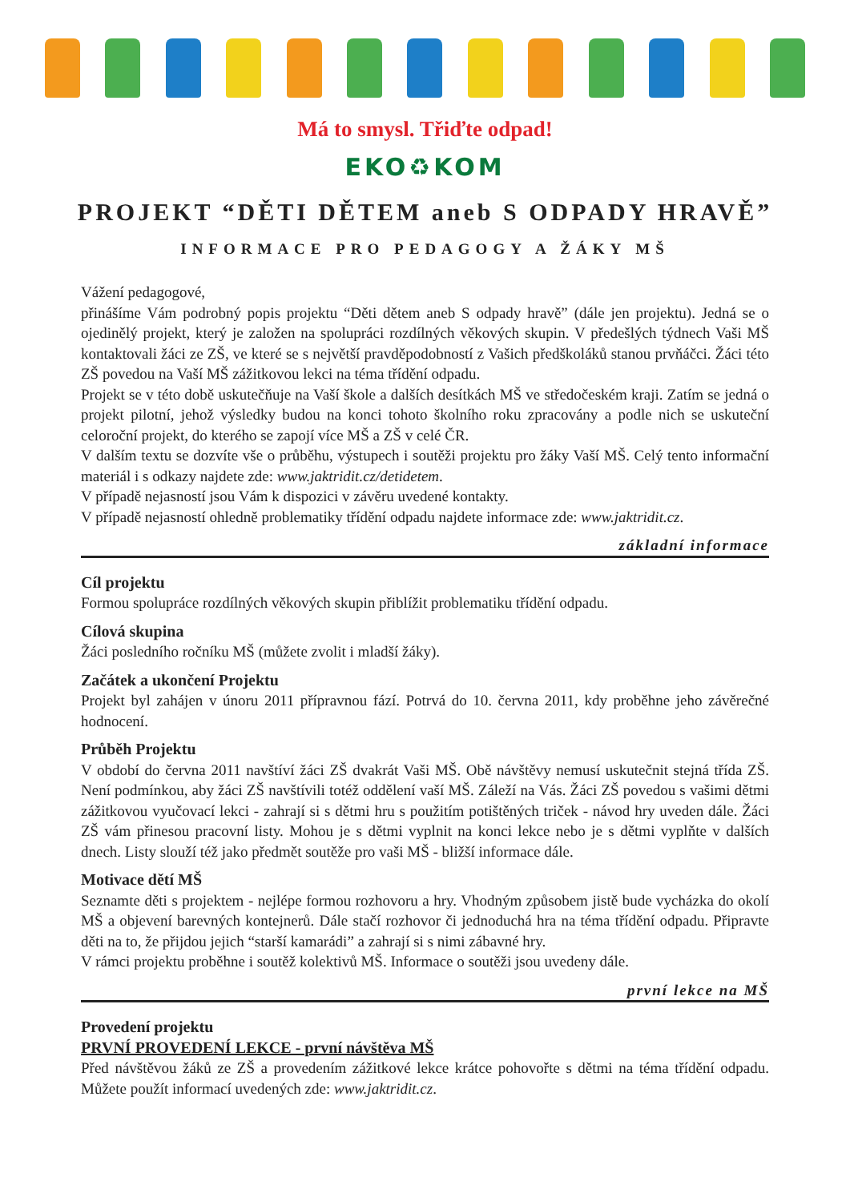Má to smysl. Třiďte odpad!
EKO♻KOM
PROJEKT “DĚTI DĚTEM aneb S ODPADY HRAVĚ”
INFORMACE PRO PEDAGOGY A ŽÁKY MŠ
Vážení pedagogové,
přinášíme Vám podrobný popis projektu “Děti dětem aneb S odpady hravě” (dále jen projektu). Jedná se o ojedinělý projekt, který je založen na spolupráci rozdílných věkových skupin. V předešlých týdnech Vaši MŠ kontaktovali žáci ze ZŠ, ve které se s největší pravděpodobností z Vašich předškoláků stanou prvňáčci. Žáci této ZŠ povedou na Vaší MŠ zážitkovou lekci na téma třídění odpadu.
Projekt se v této době uskutečňuje na Vaší škole a dalších desítkách MŠ ve středočeském kraji. Zatím se jedná o projekt pilotní, jehož výsledky budou na konci tohoto školního roku zpracovány a podle nich se uskuteční celoroční projekt, do kterého se zapojí více MŠ a ZŠ v celé ČR.
V dalším textu se dozvíte vše o průběhu, výstupech i soutěži projektu pro žáky Vaší MŠ. Celý tento informační materiál i s odkazy najdete zde: www.jaktridit.cz/detidetem.
V případě nejasností jsou Vám k dispozici v závěru uvedené kontakty.
V případě nejasností ohledně problematiky třídění odpadu najdete informace zde: www.jaktridit.cz.
základní informace
Cíl projektu
Formou spolupráce rozdílných věkových skupin přiblížit problematiku třídění odpadu.
Cílová skupina
Žáci posledního ročníku MŠ (můžete zvolit i mladší žáky).
Začátek a ukončení Projektu
Projekt byl zahájen v únoru 2011 přípravnou fází. Potrvá do 10. června 2011, kdy proběhne jeho závěrečné hodnocení.
Průběh Projektu
V období do června 2011 navštíví žáci ZŠ dvakrát Vaši MŠ. Obě návštěvy nemusí uskutečnit stejná třída ZŠ. Není podmínkou, aby žáci ZŠ navštívili totéž oddělení vaší MŠ. Záleží na Vás. Žáci ZŠ povedou s vašimi dětmi zážitkovou vyučovací lekci - zahrají si s dětmi hru s použitím potištěných triček - návod hry uveden dále. Žáci ZŠ vám přinesou pracovní listy. Mohou je s dětmi vyplnit na konci lekce nebo je s dětmi vyplňte v dalších dnech. Listy slouží též jako předmět soutěže pro vaši MŠ - bližší informace dále.
Motivace dětí MŠ
Seznamte děti s projektem - nejlépe formou rozhovoru a hry. Vhodným způsobem jistě bude vycházka do okolí MŠ a objevení barevných kontejnerů. Dále stačí rozhovor či jednoduchá hra na téma třídění odpadu. Připravte děti na to, že přijdou jejich “starší kamarádi” a zahrají si s nimi zábavné hry.
V rámci projektu proběhne i soutěž kolektivů MŠ. Informace o soutěži jsou uvedeny dále.
první lekce na MŠ
Provedení projektu
PRVNÍ PROVEDENÍ LEKCE - první návštěva MŠ
Před návštěvou žáků ze ZŠ a provedením zážitkové lekce krátce pohovořte s dětmi na téma třídění odpadu. Můžete použít informací uvedených zde: www.jaktridit.cz.